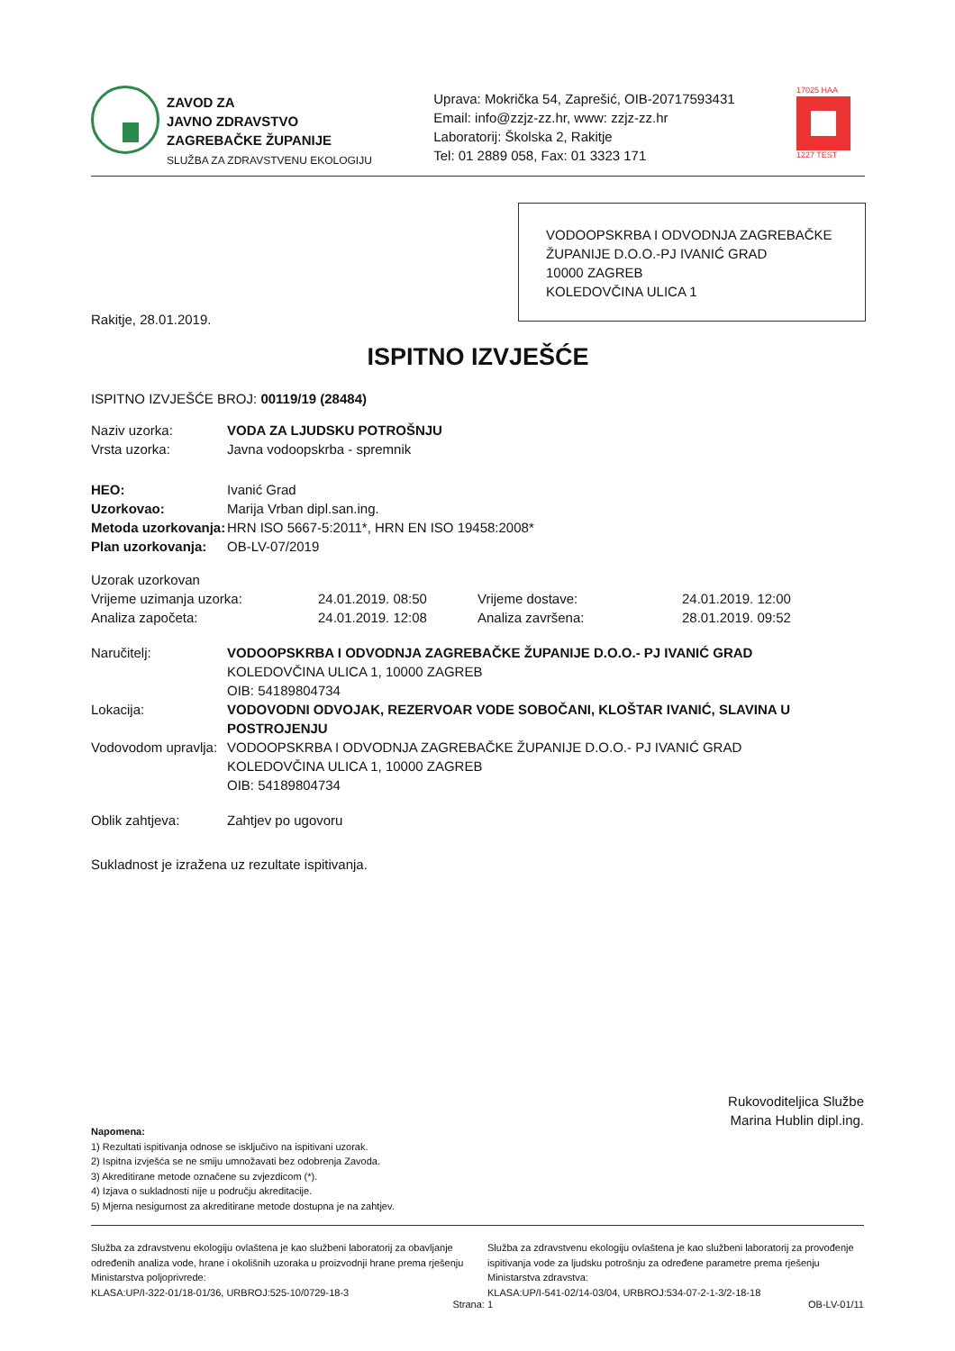ZAVOD ZA
JAVNO ZDRAVSTVO
ZAGREBAČKE ŽUPANIJE
SLUŽBA ZA ZDRAVSTVENU EKOLOGIJU
Uprava: Mokrička 54, Zaprešić, OIB-20717593431
Email: info@zzjz-zz.hr, www: zzjz-zz.hr
Laboratorij: Školska 2, Rakitje
Tel: 01 2889 058, Fax: 01 3323 171
17025 HAA
1227 TEST
VODOOPSKRBA I ODVODNJA ZAGREBAČKE ŽUPANIJE D.O.O.-PJ IVANIĆ GRAD
10000 ZAGREB
KOLEDOVČINA ULICA 1
Rakitje, 28.01.2019.
ISPITNO IZVJEŠĆE
ISPITNO IZVJEŠĆE BROJ: 00119/19 (28484)
| Naziv uzorka: | VODA ZA LJUDSKU POTROŠNJU |
| Vrsta uzorka: | Javna vodoopskrba - spremnik |
| HEO: | Ivanić Grad |
| Uzorkovao: | Marija Vrban dipl.san.ing. |
| Metoda uzorkovanja: | HRN ISO 5667-5:2011*, HRN EN ISO 19458:2008* |
| Plan uzorkovanja: | OB-LV-07/2019 |
| Uzorak uzorkovan | | | |
| Vrijeme uzimanja uzorka: | 24.01.2019. 08:50 | Vrijeme dostave: | 24.01.2019. 12:00 |
| Analiza započeta: | 24.01.2019. 12:08 | Analiza završena: | 28.01.2019. 09:52 |
| Naručitelj: | VODOOPSKRBA I ODVODNJA ZAGREBAČKE ŽUPANIJE D.O.O.- PJ IVANIĆ GRAD KOLEDOVČINA ULICA 1, 10000 ZAGREB OIB: 54189804734 |
| Lokacija: | VODOVODNI ODVOJAK, REZERVOAR VODE SOBOČANI, KLOŠTAR IVANIĆ, SLAVINA U POSTROJENJU |
| Vodovodom upravlja: | VODOOPSKRBA I ODVODNJA ZAGREBAČKE ŽUPANIJE D.O.O.- PJ IVANIĆ GRAD KOLEDOVČINA ULICA 1, 10000 ZAGREB OIB: 54189804734 |
| Oblik zahtjeva: | Zahtjev po ugovoru |
Sukladnost je izražena uz rezultate ispitivanja.
Rukovoditeljica Službe
Marina Hublin dipl.ing.
Napomena:
1) Rezultati ispitivanja odnose se isključivo na ispitivani uzorak.
2) Ispitna izvješća se ne smiju umnožavati bez odobrenja Zavoda.
3) Akreditirane metode označene su zvjezdicom (*).
4) Izjava o sukladnosti nije u području akreditacije.
5) Mjerna nesigurnost za akreditirane metode dostupna je na zahtjev.
Služba za zdravstvenu ekologiju ovlaštena je kao službeni laboratorij za obavljanje određenih analiza vode, hrane i okolišnih uzoraka u proizvodnji hrane prema rješenju Ministarstva poljoprivrede:
KLASA:UP/I-322-01/18-01/36, URBROJ:525-10/0729-18-3
Služba za zdravstvenu ekologiju ovlaštena je kao službeni laboratorij za provođenje ispitivanja vode za ljudsku potrošnju za određene parametre prema rješenju Ministarstva zdravstva:
KLASA:UP/I-541-02/14-03/04, URBROJ:534-07-2-1-3/2-18-18
Strana: 1 OB-LV-01/11